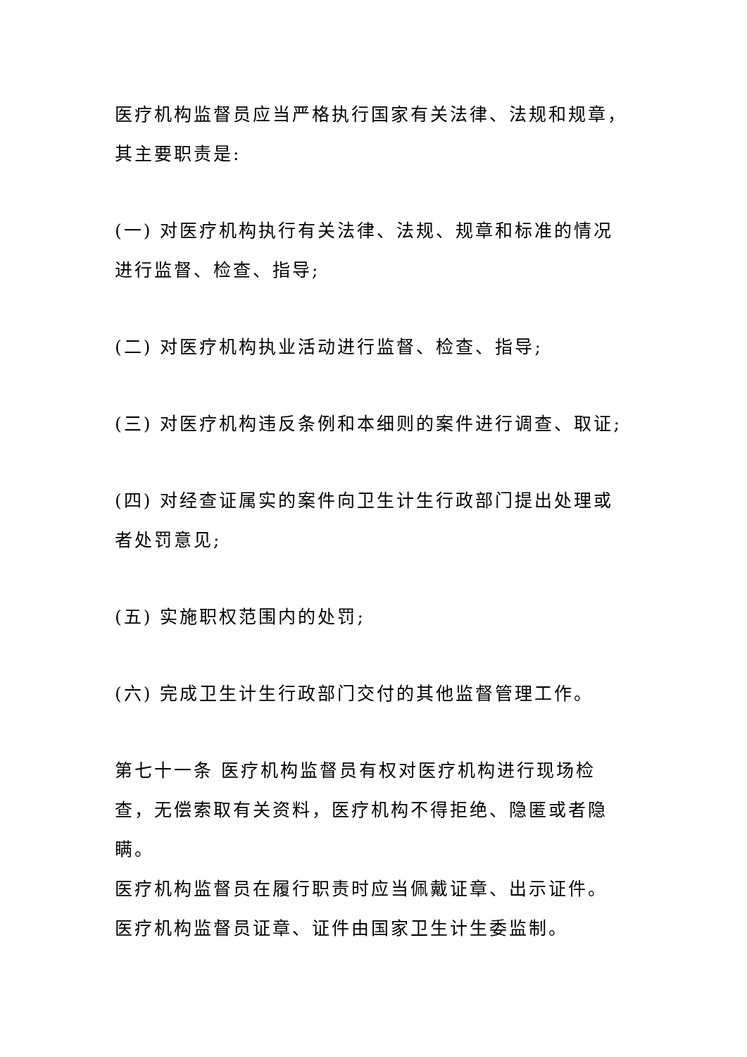医疗机构监督员应当严格执行国家有关法律、法规和规章，其主要职责是:
(一) 对医疗机构执行有关法律、法规、规章和标准的情况进行监督、检查、指导;
(二) 对医疗机构执业活动进行监督、检查、指导;
(三) 对医疗机构违反条例和本细则的案件进行调查、取证;
(四) 对经查证属实的案件向卫生计生行政部门提出处理或者处罚意见;
(五) 实施职权范围内的处罚;
(六) 完成卫生计生行政部门交付的其他监督管理工作。
第七十一条 医疗机构监督员有权对医疗机构进行现场检查，无偿索取有关资料，医疗机构不得拒绝、隐匿或者隐瞒。
医疗机构监督员在履行职责时应当佩戴证章、出示证件。
医疗机构监督员证章、证件由国家卫生计生委监制。